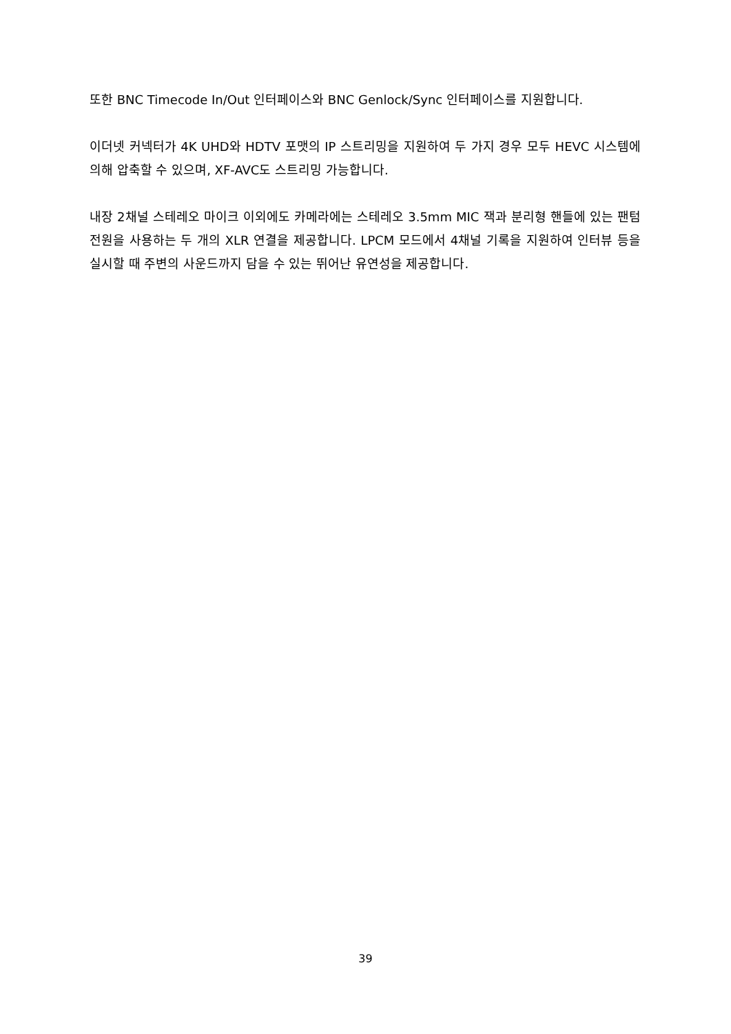또한 BNC Timecode In/Out 인터페이스와 BNC Genlock/Sync 인터페이스를 지원합니다.
이더넷 커넥터가 4K UHD와 HDTV 포맷의 IP 스트리밍을 지원하여 두 가지 경우 모두 HEVC 시스템에 의해 압축할 수 있으며, XF-AVC도 스트리밍 가능합니다.
내장 2채널 스테레오 마이크 이외에도 카메라에는 스테레오 3.5mm MIC 잭과 분리형 핸들에 있는 팬텀 전원을 사용하는 두 개의 XLR 연결을 제공합니다. LPCM 모드에서 4채널 기록을 지원하여 인터뷰 등을 실시할 때 주변의 사운드까지 담을 수 있는 뛰어난 유연성을 제공합니다.
39